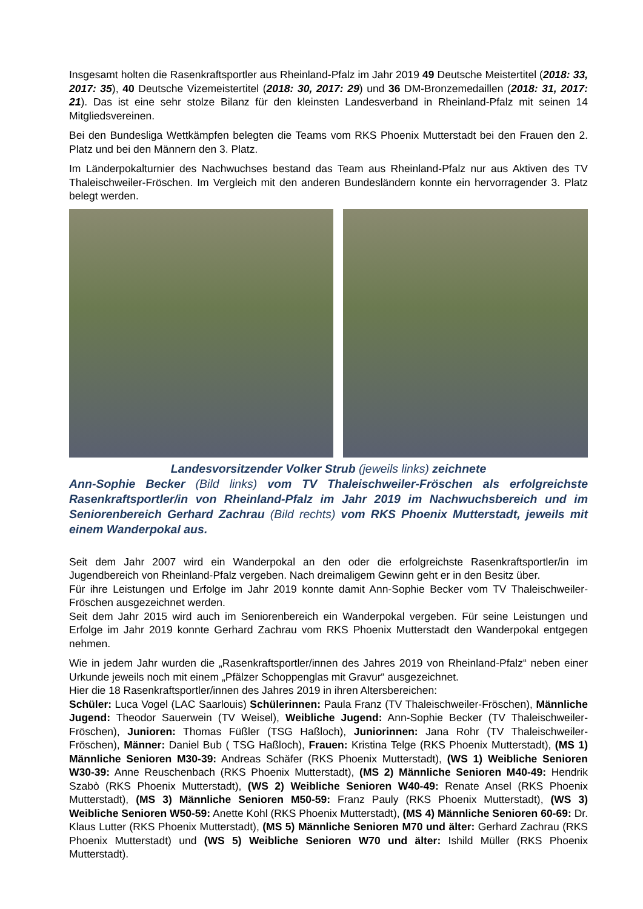Insgesamt holten die Rasenkraftsportler aus Rheinland-Pfalz im Jahr 2019 49 Deutsche Meistertitel (2018: 33, 2017: 35), 40 Deutsche Vizemeistertitel (2018: 30, 2017: 29) und 36 DM-Bronzemedaillen (2018: 31, 2017: 21). Das ist eine sehr stolze Bilanz für den kleinsten Landesverband in Rheinland-Pfalz mit seinen 14 Mitgliedsvereinen.
Bei den Bundesliga Wettkämpfen belegten die Teams vom RKS Phoenix Mutterstadt bei den Frauen den 2. Platz und bei den Männern den 3. Platz.
Im Länderpokalturnier des Nachwuchses bestand das Team aus Rheinland-Pfalz nur aus Aktiven des TV Thaleischweiler-Fröschen. Im Vergleich mit den anderen Bundesländern konnte ein hervorragender 3. Platz belegt werden.
Landesvorsitzender Volker Strub (jeweils links) zeichnete
Ann-Sophie Becker (Bild links) vom TV Thaleischweiler-Fröschen als erfolgreichste Rasenkraftsportler/in von Rheinland-Pfalz im Jahr 2019 im Nachwuchsbereich und im Seniorenbereich Gerhard Zachrau (Bild rechts) vom RKS Phoenix Mutterstadt, jeweils mit einem Wanderpokal aus.
Seit dem Jahr 2007 wird ein Wanderpokal an den oder die erfolgreichste Rasenkraftsportler/in im Jugendbereich von Rheinland-Pfalz vergeben. Nach dreimaligem Gewinn geht er in den Besitz über.
Für ihre Leistungen und Erfolge im Jahr 2019 konnte damit Ann-Sophie Becker vom TV Thaleischweiler-Fröschen ausgezeichnet werden.
Seit dem Jahr 2015 wird auch im Seniorenbereich ein Wanderpokal vergeben. Für seine Leistungen und Erfolge im Jahr 2019 konnte Gerhard Zachrau vom RKS Phoenix Mutterstadt den Wanderpokal entgegen nehmen.
Wie in jedem Jahr wurden die „Rasenkraftsportler/innen des Jahres 2019 von Rheinland-Pfalz“ neben einer Urkunde jeweils noch mit einem „Pfälzer Schoppenglas mit Gravur“ ausgezeichnet.
Hier die 18 Rasenkraftsportler/innen des Jahres 2019 in ihren Altersbereichen:
Schüler: Luca Vogel (LAC Saarlouis) Schülerinnen: Paula Franz (TV Thaleischweiler-Fröschen), Männliche Jugend: Theodor Sauerwein (TV Weisel), Weibliche Jugend: Ann-Sophie Becker (TV Thaleischweiler-Fröschen), Junioren: Thomas Füßler (TSG Haßloch), Juniorinnen: Jana Rohr (TV Thaleischweiler-Fröschen), Männer: Daniel Bub ( TSG Haßloch), Frauen: Kristina Telge (RKS Phoenix Mutterstadt), (MS 1) Männliche Senioren M30-39: Andreas Schäfer (RKS Phoenix Mutterstadt), (WS 1) Weibliche Senioren W30-39: Anne Reuschenbach (RKS Phoenix Mutterstadt), (MS 2) Männliche Senioren M40-49: Hendrik Szabò (RKS Phoenix Mutterstadt), (WS 2) Weibliche Senioren W40-49: Renate Ansel (RKS Phoenix Mutterstadt), (MS 3) Männliche Senioren M50-59: Franz Pauly (RKS Phoenix Mutterstadt), (WS 3) Weibliche Senioren W50-59: Anette Kohl (RKS Phoenix Mutterstadt), (MS 4) Männliche Senioren 60-69: Dr. Klaus Lutter (RKS Phoenix Mutterstadt), (MS 5) Männliche Senioren M70 und älter: Gerhard Zachrau (RKS Phoenix Mutterstadt) und (WS 5) Weibliche Senioren W70 und älter: Ishild Müller (RKS Phoenix Mutterstadt).